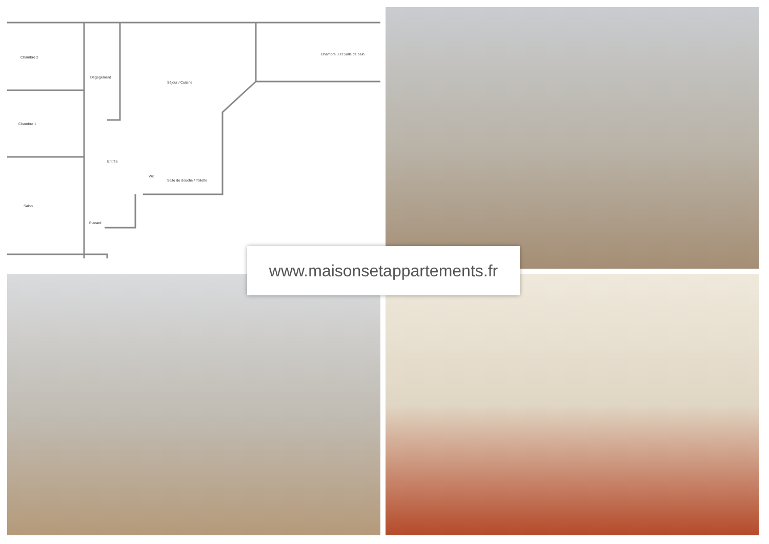Chambre 2
Dégagement
Séjour / Cuisine
Chambre 3 et Salle de bain
Chambre 1
Entrée
Wc
Salle de douche / Toilette
Salon
Placard
www.maisonsetappartements.fr